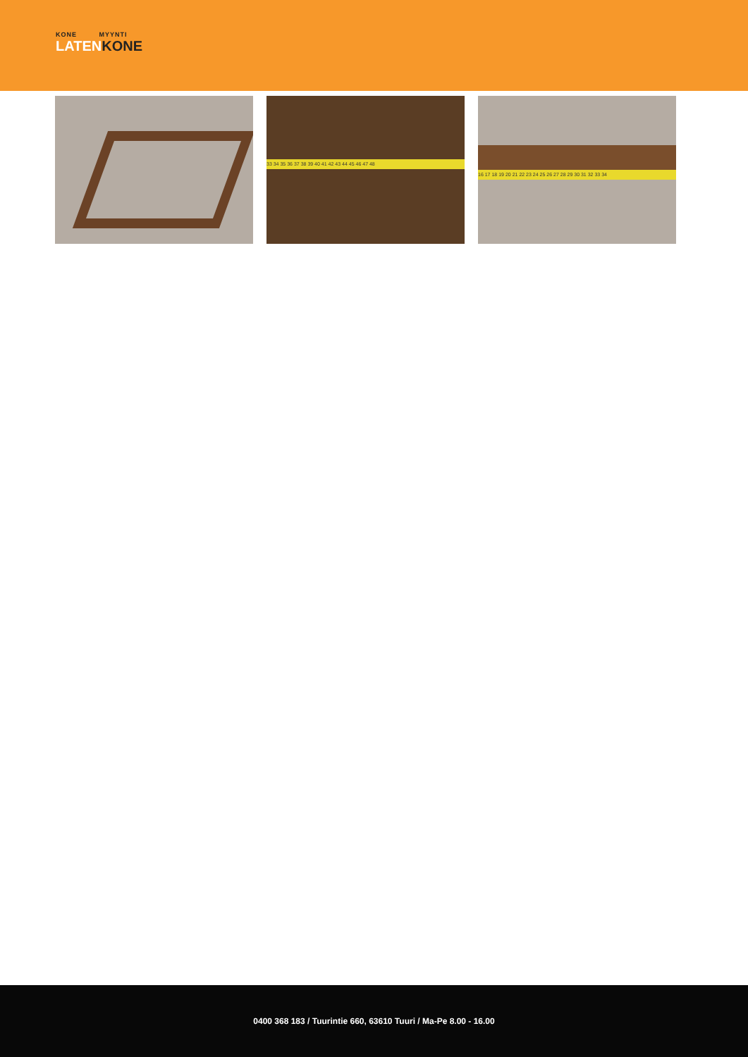KONE MYYNTI
LATENKONE
33 34 35 36 37 38 39 40 41 42 43 44 45 46 47 48
16 17 18 19 20 21 22 23 24 25 26 27 28 29 30 31 32 33 34
0400 368 183 / Tuurintie 660, 63610 Tuuri / Ma-Pe 8.00 - 16.00